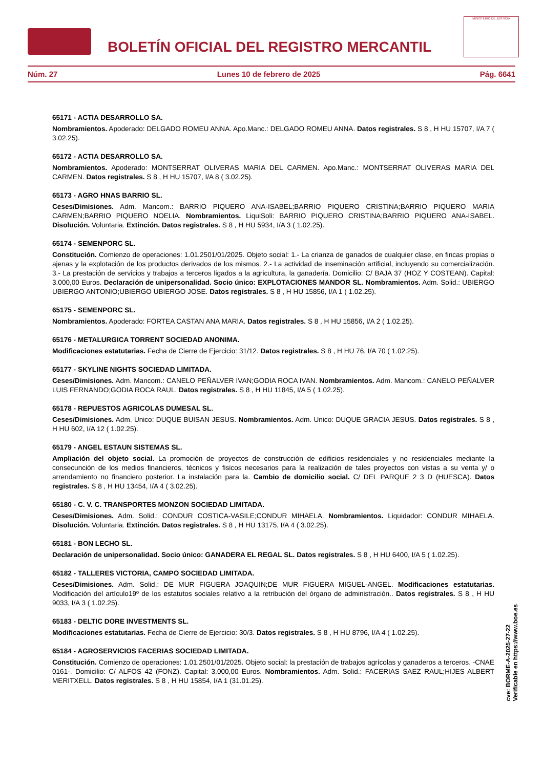BOLETÍN OFICIAL DEL REGISTRO MERCANTIL
MINISTERIO DE JUSTICIA
Núm. 27 Lunes 10 de febrero de 2025 Pág. 6641
65171 - ACTIA DESARROLLO SA.
Nombramientos. Apoderado: DELGADO ROMEU ANNA. Apo.Manc.: DELGADO ROMEU ANNA. Datos registrales. S 8 , H HU 15707, I/A 7 ( 3.02.25).
65172 - ACTIA DESARROLLO SA.
Nombramientos. Apoderado: MONTSERRAT OLIVERAS MARIA DEL CARMEN. Apo.Manc.: MONTSERRAT OLIVERAS MARIA DEL CARMEN. Datos registrales. S 8 , H HU 15707, I/A 8 ( 3.02.25).
65173 - AGRO HNAS BARRIO SL.
Ceses/Dimisiones. Adm. Mancom.: BARRIO PIQUERO ANA-ISABEL;BARRIO PIQUERO CRISTINA;BARRIO PIQUERO MARIA CARMEN;BARRIO PIQUERO NOELIA. Nombramientos. LiquiSoli: BARRIO PIQUERO CRISTINA;BARRIO PIQUERO ANA-ISABEL. Disolución. Voluntaria. Extinción. Datos registrales. S 8 , H HU 5934, I/A 3 ( 1.02.25).
65174 - SEMENPORC SL.
Constitución. Comienzo de operaciones: 1.01.2501/01/2025. Objeto social: 1.- La crianza de ganados de cualquier clase, en fincas propias o ajenas y la explotación de los productos derivados de los mismos. 2.- La actividad de inseminación artificial, incluyendo su comercialización. 3.- La prestación de servicios y trabajos a terceros ligados a la agricultura, la ganadería. Domicilio: C/ BAJA 37 (HOZ Y COSTEAN). Capital: 3.000,00 Euros. Declaración de unipersonalidad. Socio único: EXPLOTACIONES MANDOR SL. Nombramientos. Adm. Solid.: UBIERGO UBIERGO ANTONIO;UBIERGO UBIERGO JOSE. Datos registrales. S 8 , H HU 15856, I/A 1 ( 1.02.25).
65175 - SEMENPORC SL.
Nombramientos. Apoderado: FORTEA CASTAN ANA MARIA. Datos registrales. S 8 , H HU 15856, I/A 2 ( 1.02.25).
65176 - METALURGICA TORRENT SOCIEDAD ANONIMA.
Modificaciones estatutarias. Fecha de Cierre de Ejercicio: 31/12. Datos registrales. S 8 , H HU 76, I/A 70 ( 1.02.25).
65177 - SKYLINE NIGHTS SOCIEDAD LIMITADA.
Ceses/Dimisiones. Adm. Mancom.: CANELO PEÑALVER IVAN;GODIA ROCA IVAN. Nombramientos. Adm. Mancom.: CANELO PEÑALVER LUIS FERNANDO;GODIA ROCA RAUL. Datos registrales. S 8 , H HU 11845, I/A 5 ( 1.02.25).
65178 - REPUESTOS AGRICOLAS DUMESAL SL.
Ceses/Dimisiones. Adm. Unico: DUQUE BUISAN JESUS. Nombramientos. Adm. Unico: DUQUE GRACIA JESUS. Datos registrales. S 8 , H HU 602, I/A 12 ( 1.02.25).
65179 - ANGEL ESTAUN SISTEMAS SL.
Ampliación del objeto social. La promoción de proyectos de construcción de edificios residenciales y no residenciales mediante la consecunción de los medios financieros, técnicos y fisicos necesarios para la realización de tales proyectos con vistas a su venta y/ o arrendamiento no financiero posterior. La instalación para la. Cambio de domicilio social. C/ DEL PARQUE 2 3 D (HUESCA). Datos registrales. S 8 , H HU 13454, I/A 4 ( 3.02.25).
65180 - C. V. C. TRANSPORTES MONZON SOCIEDAD LIMITADA.
Ceses/Dimisiones. Adm. Solid.: CONDUR COSTICA-VASILE;CONDUR MIHAELA. Nombramientos. Liquidador: CONDUR MIHAELA. Disolución. Voluntaria. Extinción. Datos registrales. S 8 , H HU 13175, I/A 4 ( 3.02.25).
65181 - BON LECHO SL.
Declaración de unipersonalidad. Socio único: GANADERA EL REGAL SL. Datos registrales. S 8 , H HU 6400, I/A 5 ( 1.02.25).
65182 - TALLERES VICTORIA, CAMPO SOCIEDAD LIMITADA.
Ceses/Dimisiones. Adm. Solid.: DE MUR FIGUERA JOAQUIN;DE MUR FIGUERA MIGUEL-ANGEL. Modificaciones estatutarias. Modificación del artículo19º de los estatutos sociales relativo a la retribución del órgano de administración.. Datos registrales. S 8 , H HU 9033, I/A 3 ( 1.02.25).
65183 - DELTIC DORE INVESTMENTS SL.
Modificaciones estatutarias. Fecha de Cierre de Ejercicio: 30/3. Datos registrales. S 8 , H HU 8796, I/A 4 ( 1.02.25).
65184 - AGROSERVICIOS FACERIAS SOCIEDAD LIMITADA.
Constitución. Comienzo de operaciones: 1.01.2501/01/2025. Objeto social: la prestación de trabajos agrícolas y ganaderos a terceros. -CNAE 0161-. Domicilio: C/ ALFOS 42 (FONZ). Capital: 3.000,00 Euros. Nombramientos. Adm. Solid.: FACERIAS SAEZ RAUL;HIJES ALBERT MERITXELL. Datos registrales. S 8 , H HU 15854, I/A 1 (31.01.25).
cve: BORME-A-2025-27-22
Verificable en https://www.boe.es